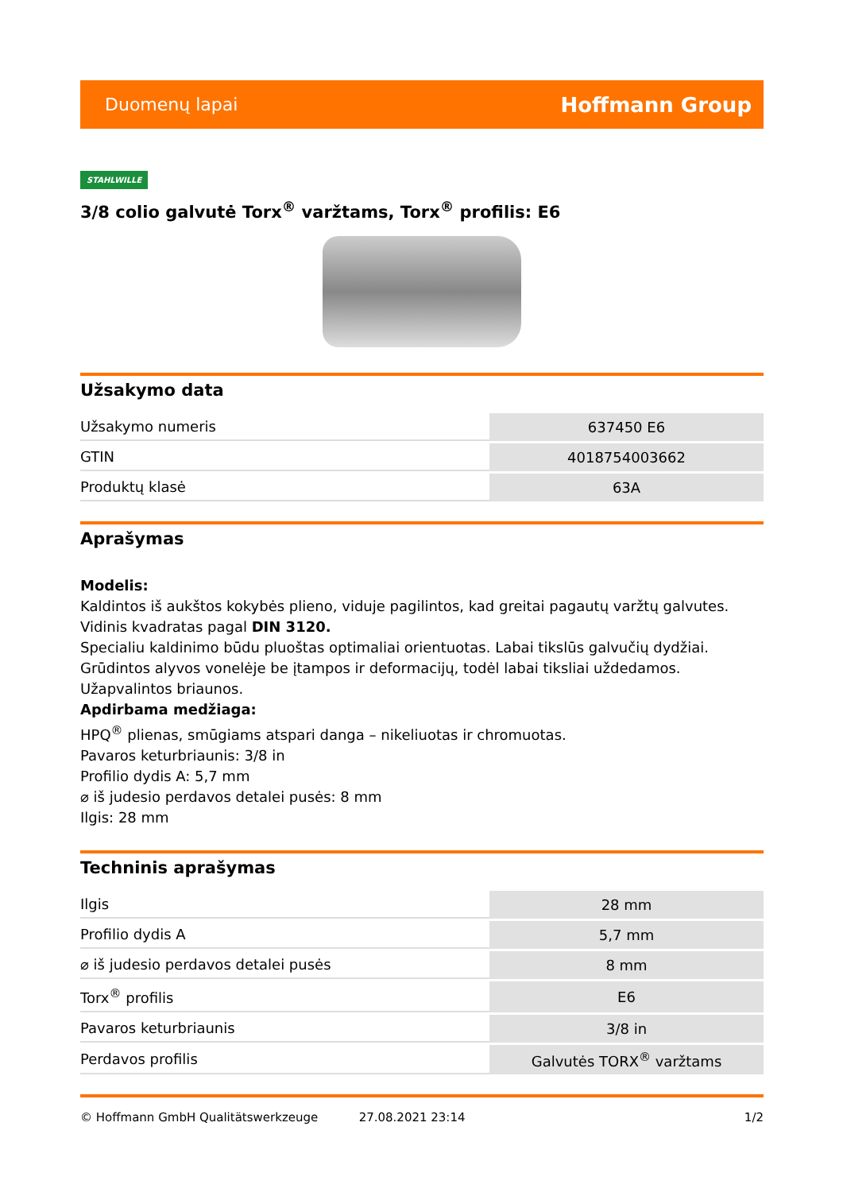Duomenų lapai Hoffmann Group
STAHLWILLE
3/8 colio galvutė Torx<sup>®</sup> varžtams, Torx<sup>®</sup> profilis: E6
Užsakymo data
| Užsakymo numeris | 637450 E6 |
| GTIN | 4018754003662 |
| Produktų klasė | 63A |
Aprašymas
Modelis:
Kaldintos iš aukštos kokybės plieno, viduje pagilintos, kad greitai pagautų varžtų galvutes. Vidinis kvadratas pagal DIN 3120.
Specialiu kaldinimo būdu pluoštas optimaliai orientuotas. Labai tikslūs galvučių dydžiai.
Grūdintos alyvos vonelėje be įtampos ir deformacijų, todėl labai tiksliai uždedamos. Užapvalintos briaunos.
Apdirbama medžiaga:
HPQ<sup>®</sup> plienas, smūgiams atspari danga – nikeliuotas ir chromuotas.
Pavaros keturbriaunis: 3/8 in
Profilio dydis A: 5,7 mm
⌀ iš judesio perdavos detalei pusės: 8 mm
Ilgis: 28 mm
Techninis aprašymas
| Ilgis | 28 mm |
| Profilio dydis A | 5,7 mm |
| ⌀ iš judesio perdavos detalei pusės | 8 mm |
| Torx<sup>®</sup> profilis | E6 |
| Pavaros keturbriaunis | 3/8 in |
| Perdavos profilis | Galvutės TORX<sup>®</sup> varžtams |
© Hoffmann GmbH Qualitätswerkzeuge 27.08.2021 23:14 1/2